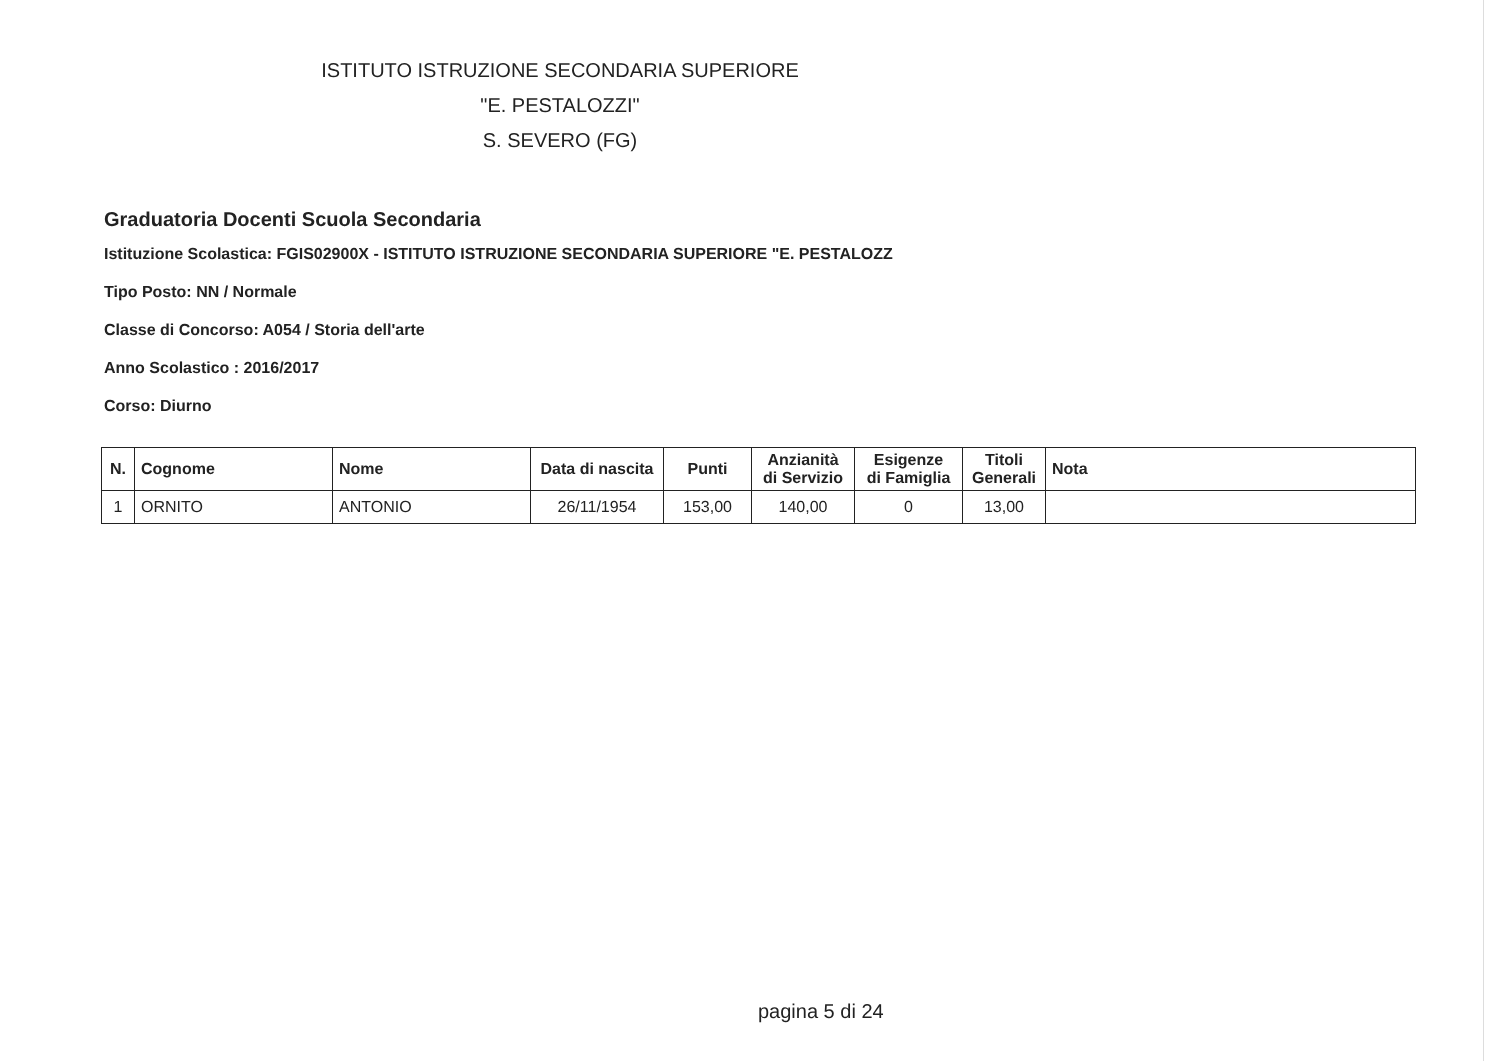ISTITUTO ISTRUZIONE SECONDARIA SUPERIORE
"E. PESTALOZZI"
S. SEVERO (FG)
Graduatoria Docenti Scuola Secondaria
Istituzione Scolastica: FGIS02900X - ISTITUTO ISTRUZIONE SECONDARIA SUPERIORE "E. PESTALOZZ
Tipo Posto: NN / Normale
Classe di Concorso: A054 / Storia dell'arte
Anno Scolastico : 2016/2017
Corso: Diurno
| N. | Cognome | Nome | Data di nascita | Punti | Anzianità di Servizio | Esigenze di Famiglia | Titoli Generali | Nota |
| --- | --- | --- | --- | --- | --- | --- | --- | --- |
| 1 | ORNITO | ANTONIO | 26/11/1954 | 153,00 | 140,00 | 0 | 13,00 | |
pagina 5 di 24